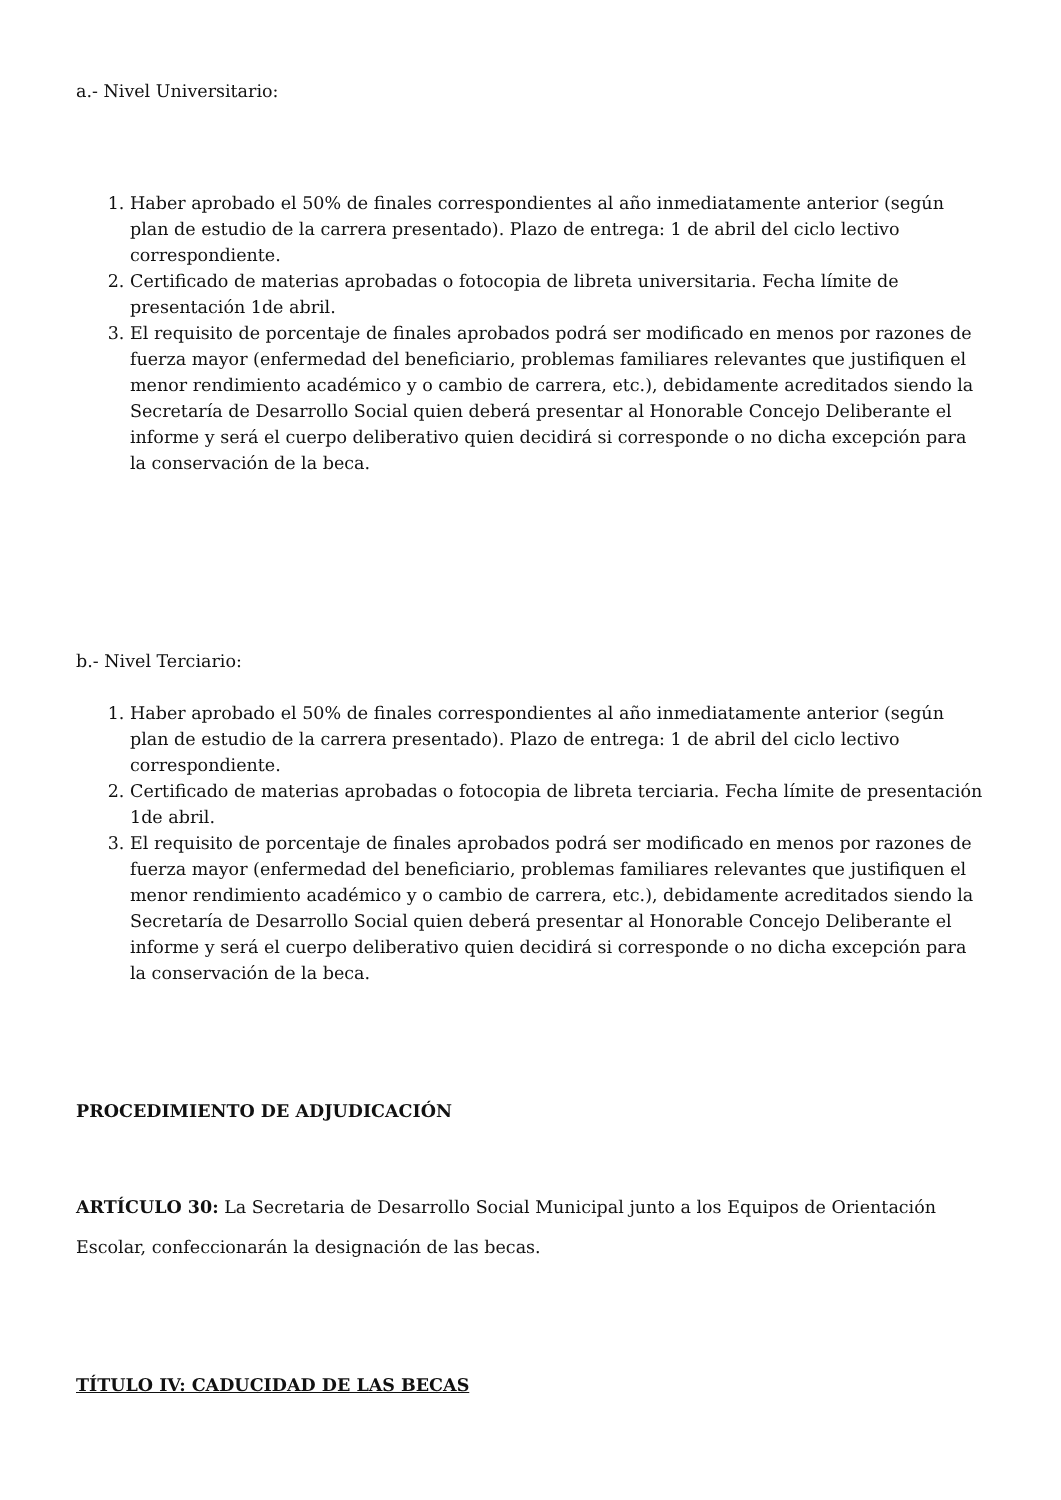a.- Nivel Universitario:
1. Haber aprobado el 50% de finales correspondientes al año inmediatamente anterior (según plan de estudio de la carrera presentado). Plazo de entrega: 1 de abril del ciclo lectivo correspondiente.
2. Certificado de materias aprobadas o fotocopia de libreta universitaria. Fecha límite de presentación 1de abril.
3. El requisito de porcentaje de finales aprobados podrá ser modificado en menos por razones de fuerza mayor (enfermedad del beneficiario, problemas familiares relevantes que justifiquen el menor rendimiento académico y o cambio de carrera, etc.), debidamente acreditados siendo la Secretaría de Desarrollo Social quien deberá presentar al Honorable Concejo Deliberante el informe y será el cuerpo deliberativo quien decidirá si corresponde o no dicha excepción para la conservación de la beca.
b.- Nivel Terciario:
1. Haber aprobado el 50% de finales correspondientes al año inmediatamente anterior (según plan de estudio de la carrera presentado). Plazo de entrega: 1 de abril del ciclo lectivo correspondiente.
2. Certificado de materias aprobadas o fotocopia de libreta terciaria. Fecha límite de presentación 1de abril.
3. El requisito de porcentaje de finales aprobados podrá ser modificado en menos por razones de fuerza mayor (enfermedad del beneficiario, problemas familiares relevantes que justifiquen el menor rendimiento académico y o cambio de carrera, etc.), debidamente acreditados siendo la Secretaría de Desarrollo Social quien deberá presentar al Honorable Concejo Deliberante el informe y será el cuerpo deliberativo quien decidirá si corresponde o no dicha excepción para la conservación de la beca.
PROCEDIMIENTO DE ADJUDICACIÓN
ARTÍCULO 30: La Secretaria de Desarrollo Social Municipal junto a los Equipos de Orientación
Escolar, confeccionarán la designación de las becas.
TÍTULO IV: CADUCIDAD DE LAS BECAS